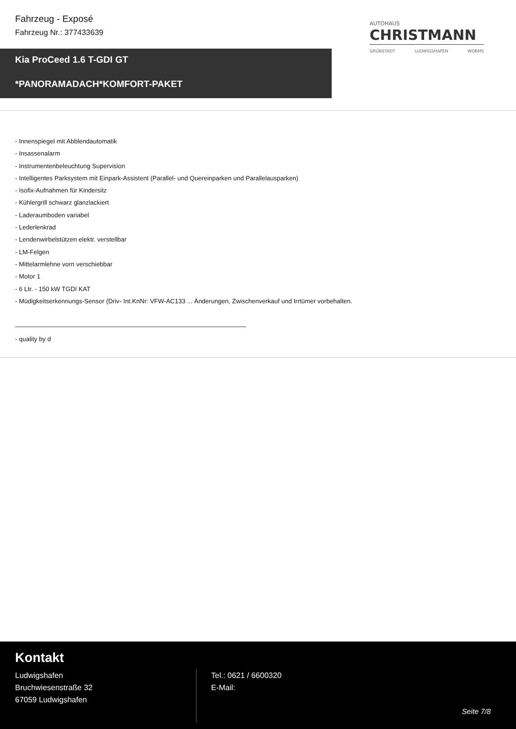Fahrzeug - Exposé
Fahrzeug Nr.: 377433639
AUTOHAUS
CHRISTMANN
GRÜNSTADT LUDWIGSHAFEN WORMS
Kia ProCeed 1.6 T-GDI GT
*PANORAMADACH*KOMFORT-PAKET
- Innenspiegel mit Abblendautomatik
- Insassenalarm
- Instrumentenbeleuchtung Supervision
- Intelligentes Parksystem mit Einpark-Assistent (Parallel- und Quereinparken und Parallelausparken)
- Isofix-Aufnahmen für Kindersitz
- Kühlergrill schwarz glanzlackiert
- Laderaumboden variabel
- Lederlenkrad
- Lendenwirbelstützen elektr. verstellbar
- LM-Felgen
- Mittelarmlehne vorn verschiebbar
- Motor 1
- 6 Ltr. - 150 kW TGDI KAT
- Müdigkeitserkennungs-Sensor (Driv- Int.KnNr: VFW-AC133 ... Änderungen, Zwischenverkauf und Irrtümer vorbehalten.
- quality by d
Kontakt
Ludwigshafen
Bruchwiesenstraße 32
67059 Ludwigshafen
Tel.: 0621 / 6600320
E-Mail:
Seite 7/8